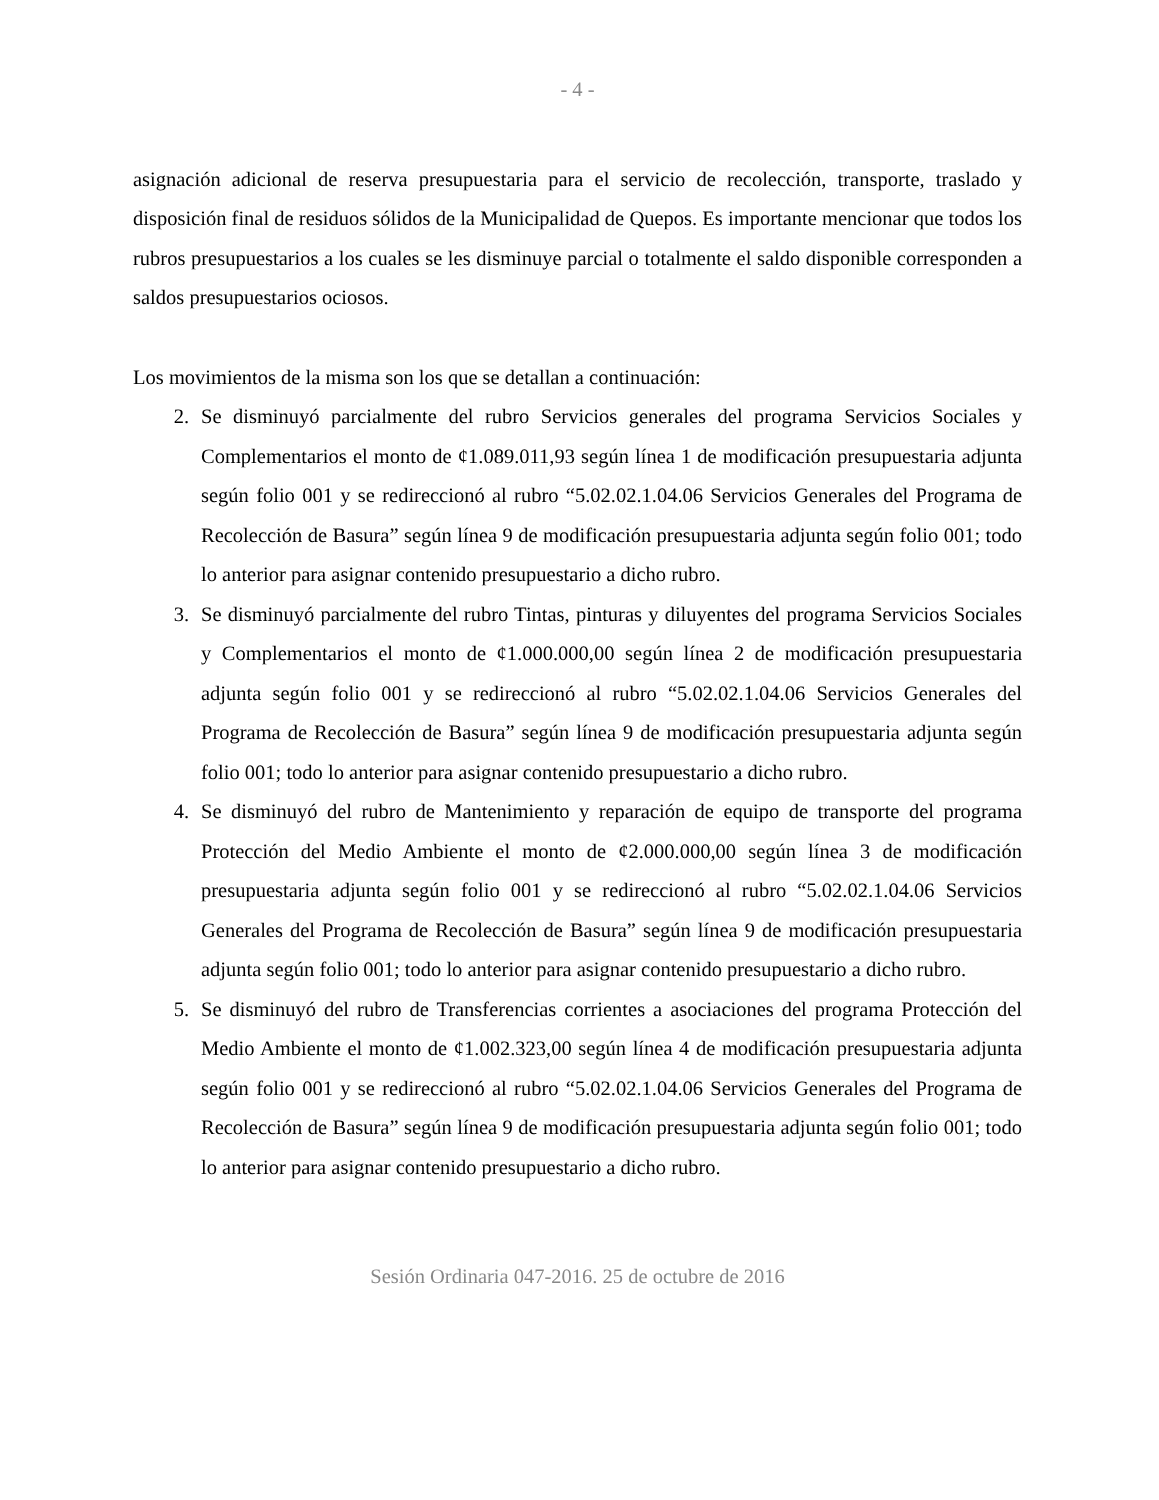- 4 -
asignación adicional de reserva presupuestaria para el servicio de recolección, transporte, traslado y disposición final de residuos sólidos de la Municipalidad de Quepos. Es importante mencionar que todos los rubros presupuestarios a los cuales se les disminuye parcial o totalmente el saldo disponible corresponden a saldos presupuestarios ociosos.
Los movimientos de la misma son los que se detallan a continuación:
2. Se disminuyó parcialmente del rubro Servicios generales del programa Servicios Sociales y Complementarios el monto de ¢1.089.011,93 según línea 1 de modificación presupuestaria adjunta según folio 001 y se redireccionó al rubro “5.02.02.1.04.06 Servicios Generales del Programa de Recolección de Basura” según línea 9 de modificación presupuestaria adjunta según folio 001; todo lo anterior para asignar contenido presupuestario a dicho rubro.
3. Se disminuyó parcialmente del rubro Tintas, pinturas y diluyentes del programa Servicios Sociales y Complementarios el monto de ¢1.000.000,00 según línea 2 de modificación presupuestaria adjunta según folio 001 y se redireccionó al rubro “5.02.02.1.04.06 Servicios Generales del Programa de Recolección de Basura” según línea 9 de modificación presupuestaria adjunta según folio 001; todo lo anterior para asignar contenido presupuestario a dicho rubro.
4. Se disminuyó del rubro de Mantenimiento y reparación de equipo de transporte del programa Protección del Medio Ambiente el monto de ¢2.000.000,00 según línea 3 de modificación presupuestaria adjunta según folio 001 y se redireccionó al rubro “5.02.02.1.04.06 Servicios Generales del Programa de Recolección de Basura” según línea 9 de modificación presupuestaria adjunta según folio 001; todo lo anterior para asignar contenido presupuestario a dicho rubro.
5. Se disminuyó del rubro de Transferencias corrientes a asociaciones del programa Protección del Medio Ambiente el monto de ¢1.002.323,00 según línea 4 de modificación presupuestaria adjunta según folio 001 y se redireccionó al rubro “5.02.02.1.04.06 Servicios Generales del Programa de Recolección de Basura” según línea 9 de modificación presupuestaria adjunta según folio 001; todo lo anterior para asignar contenido presupuestario a dicho rubro.
Sesión Ordinaria 047-2016. 25 de octubre de 2016